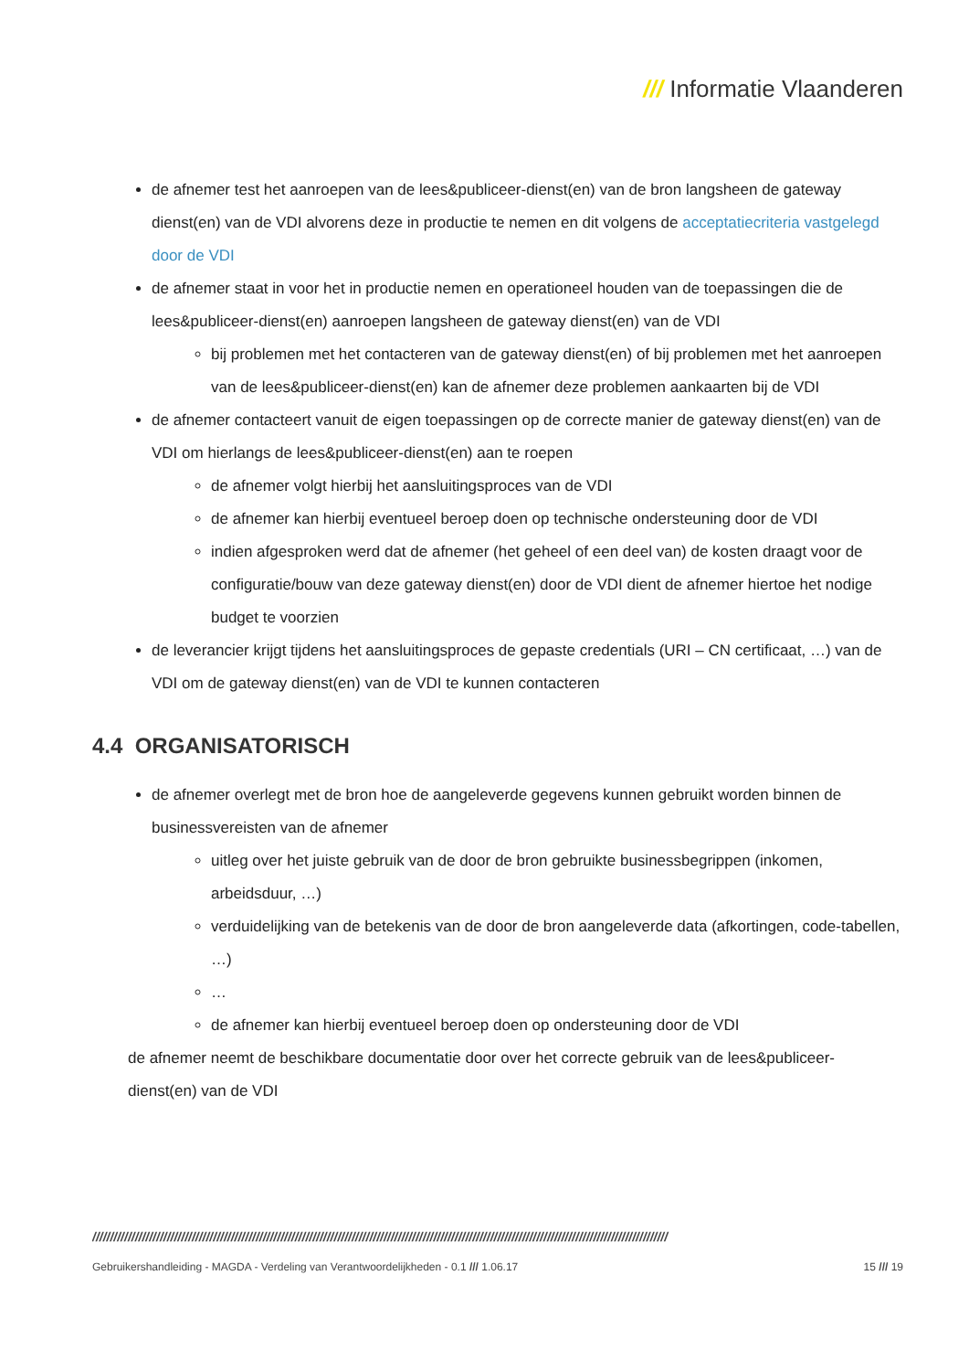/// Informatie Vlaanderen
de afnemer test het aanroepen van de lees&publiceer-dienst(en) van de bron langsheen de gateway dienst(en) van de VDI alvorens deze in productie te nemen en dit volgens de acceptatiecriteria vastgelegd door de VDI
de afnemer staat in voor het in productie nemen en operationeel houden van de toepassingen die de lees&publiceer-dienst(en) aanroepen langsheen de gateway dienst(en) van de VDI
bij problemen met het contacteren van de gateway dienst(en) of bij problemen met het aanroepen van de lees&publiceer-dienst(en) kan de afnemer deze problemen aankaarten bij de VDI
de afnemer contacteert vanuit de eigen toepassingen op de correcte manier de gateway dienst(en) van de VDI om hierlangs de lees&publiceer-dienst(en) aan te roepen
de afnemer volgt hierbij het aansluitingsproces van de VDI
de afnemer kan hierbij eventueel beroep doen op technische ondersteuning door de VDI
indien afgesproken werd dat de afnemer (het geheel of een deel van) de kosten draagt voor de configuratie/bouw van deze gateway dienst(en) door de VDI dient de afnemer hiertoe het nodige budget te voorzien
de leverancier krijgt tijdens het aansluitingsproces de gepaste credentials (URI – CN certificaat, …) van de VDI om de gateway dienst(en) van de VDI te kunnen contacteren
4.4 ORGANISATORISCH
de afnemer overlegt met de bron hoe de aangeleverde gegevens kunnen gebruikt worden binnen de businessvereisten van de afnemer
uitleg over het juiste gebruik van de door de bron gebruikte businessbegrippen (inkomen, arbeidsduur, …)
verduidelijking van de betekenis van de door de bron aangeleverde data (afkortingen, code-tabellen, …)
…
de afnemer kan hierbij eventueel beroep doen op ondersteuning door de VDI
de afnemer neemt de beschikbare documentatie door over het correcte gebruik van de lees&publiceer-dienst(en) van de VDI
//////////////////////////////////////////////////////////////////////////////////////////////////////////////////////////////////////////////////////////////////
Gebruikershandleiding - MAGDA - Verdeling van Verantwoordelijkheden - 0.1 /// 1.06.17 15 /// 19